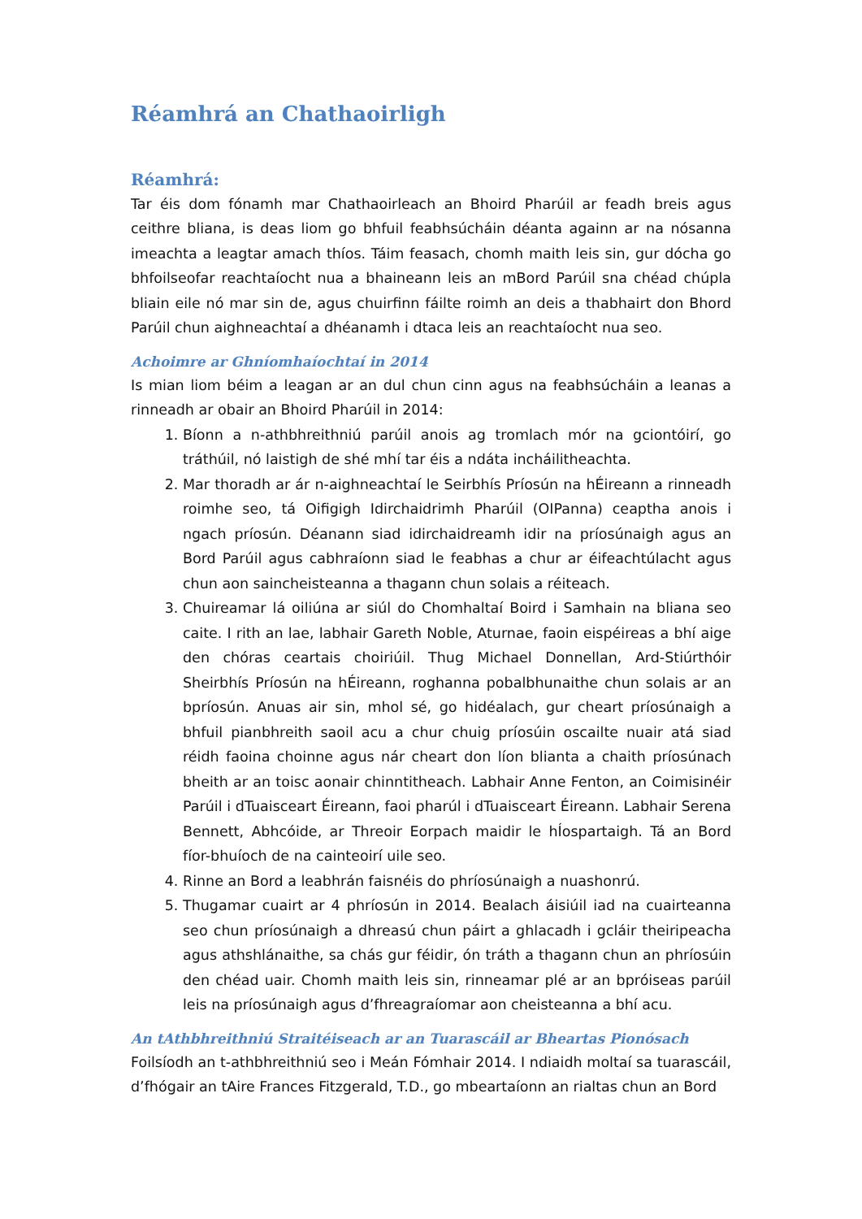Réamhrá an Chathaoirligh
Réamhrá:
Tar éis dom fónamh mar Chathaoirleach an Bhoird Pharúil ar feadh breis agus ceithre bliana, is deas liom go bhfuil feabhsúcháin déanta againn ar na nósanna imeachta a leagtar amach thíos. Táim feasach, chomh maith leis sin, gur dócha go bhfoilseofar reachtaíocht nua a bhaineann leis an mBord Parúil sna chéad chúpla bliain eile nó mar sin de, agus chuirfinn fáilte roimh an deis a thabhairt don Bhord Parúil chun aighneachtaí a dhéanamh i dtaca leis an reachtaíocht nua seo.
Achoimre ar Ghníomhaíochtaí in 2014
Is mian liom béim a leagan ar an dul chun cinn agus na feabhsúcháin a leanas a rinneadh ar obair an Bhoird Pharúil in 2014:
1. Bíonn a n-athbhreithniú parúil anois ag tromlach mór na gciontóirí, go tráthúil, nó laistigh de shé mhí tar éis a ndáta incháilitheachta.
2. Mar thoradh ar ár n-aighneachtaí le Seirbhís Príosún na hÉireann a rinneadh roimhe seo, tá Oifigigh Idirchaidrimh Pharúil (OIPanna) ceaptha anois i ngach príosún. Déanann siad idirchaidreamh idir na príosúnaigh agus an Bord Parúil agus cabhraíonn siad le feabhas a chur ar éifeachtúlacht agus chun aon saincheisteanna a thagann chun solais a réiteach.
3. Chuireamar lá oiliúna ar siúl do Chomhaltaí Boird i Samhain na bliana seo caite. I rith an lae, labhair Gareth Noble, Aturnae, faoin eispéireas a bhí aige den chóras ceartais choiriúil. Thug Michael Donnellan, Ard-Stiúrthóir Sheirbhís Príosún na hÉireann, roghanna pobalbhunaithe chun solais ar an bpríosún. Anuas air sin, mhol sé, go hidéalach, gur cheart príosúnaigh a bhfuil pianbhreith saoil acu a chur chuig príosúin oscailte nuair atá siad réidh faoina choinne agus nár cheart don líon blianta a chaith príosúnach bheith ar an toisc aonair chinntitheach. Labhair Anne Fenton, an Coimisinéir Parúil i dTuaisceart Éireann, faoi pharúl i dTuaisceart Éireann. Labhair Serena Bennett, Abhcóide, ar Threoir Eorpach maidir le hÍospartaigh. Tá an Bord fíor-bhuíoch de na cainteoirí uile seo.
4. Rinne an Bord a leabhrán faisnéis do phríosúnaigh a nuashonrú.
5. Thugamar cuairt ar 4 phríosún in 2014. Bealach áisiúil iad na cuairteanna seo chun príosúnaigh a dhreasú chun páirt a ghlacadh i gcláir theiripeacha agus athshlánaithe, sa chás gur féidir, ón tráth a thagann chun an phríosúin den chéad uair. Chomh maith leis sin, rinneamar plé ar an bpróiseas parúil leis na príosúnaigh agus d’fhreagraíomar aon cheisteanna a bhí acu.
An tAthbhreithniú Straitéiseach ar an Tuarascáil ar Bheartas Pionósach
Foilsíodh an t-athbhreithniú seo i Meán Fómhair 2014. I ndiaidh moltaí sa tuarascáil, d’fhógair an tAire Frances Fitzgerald, T.D., go mbeartaíonn an rialtas chun an Bord